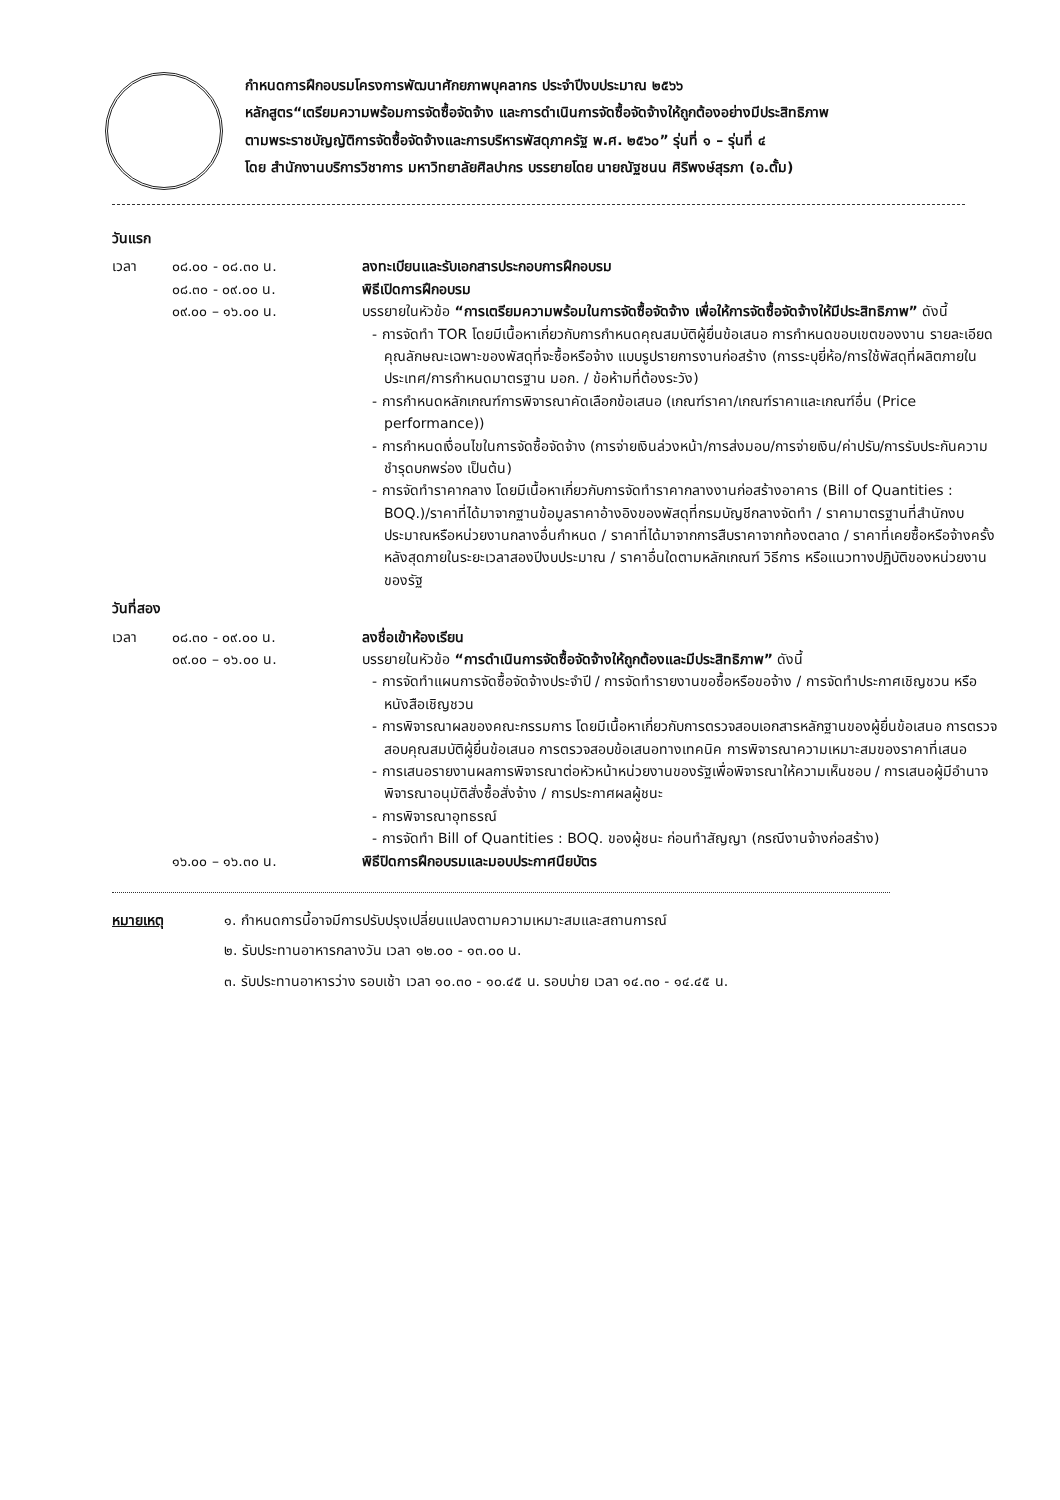กำหนดการฝึกอบรมโครงการพัฒนาศักยภาพบุคลากร ประจำปีงบประมาณ ๒๕๖๖
หลักสูตร“เตรียมความพร้อมการจัดซื้อจัดจ้าง และการดำเนินการจัดซื้อจัดจ้างให้ถูกต้องอย่างมีประสิทธิภาพ
ตามพระราชบัญญัติการจัดซื้อจัดจ้างและการบริหารพัสดุภาครัฐ พ.ศ. ๒๕๖๐” รุ่นที่ ๑ – รุ่นที่ ๔
โดย สำนักงานบริการวิชาการ มหาวิทยาลัยศิลปากร บรรยายโดย นายณัฐชนน ศิริพงษ์สุรภา (อ.ตั้ม)
วันแรก
เวลา ๐๘.๐๐ - ๐๘.๓๐ น. ลงทะเบียนและรับเอกสารประกอบการฝึกอบรม
๐๘.๓๐ - ๐๙.๐๐ น. พิธีเปิดการฝึกอบรม
๐๙.๐๐ – ๑๖.๐๐ น. บรรยายในหัวข้อ “การเตรียมความพร้อมในการจัดซื้อจัดจ้าง เพื่อให้การจัดซื้อจัดจ้างให้มีประสิทธิภาพ” ดังนี้
- การจัดทำ TOR โดยมีเนื้อหาเกี่ยวกับการกำหนดคุณสมบัติผู้ยื่นข้อเสนอ การกำหนดขอบเขตของงาน รายละเอียดคุณลักษณะเฉพาะของพัสดุที่จะซื้อหรือจ้าง แบบรูปรายการงานก่อสร้าง (การระบุยี่ห้อ/การใช้พัสดุที่ผลิตภายในประเทศ/การกำหนดมาตรฐาน มอก. / ข้อห้ามที่ต้องระวัง)
- การกำหนดหลักเกณฑ์การพิจารณาคัดเลือกข้อเสนอ (เกณฑ์ราคา/เกณฑ์ราคาและเกณฑ์อื่น (Price performance))
- การกำหนดเงื่อนไขในการจัดซื้อจัดจ้าง (การจ่ายเงินล่วงหน้า/การส่งมอบ/การจ่ายเงิน/ค่าปรับ/การรับประกันความชำรุดบกพร่อง เป็นต้น)
- การจัดทำราคากลาง โดยมีเนื้อหาเกี่ยวกับการจัดทำราคากลางงานก่อสร้างอาคาร (Bill of Quantities : BOQ.)/ราคาที่ได้มาจากฐานข้อมูลราคาอ้างอิงของพัสดุที่กรมบัญชีกลางจัดทำ / ราคามาตรฐานที่สำนักงบประมาณหรือหน่วยงานกลางอื่นกำหนด / ราคาที่ได้มาจากการสืบราคาจากท้องตลาด / ราคาที่เคยซื้อหรือจ้างครั้งหลังสุดภายในระยะเวลาสองปีงบประมาณ / ราคาอื่นใดตามหลักเกณฑ์ วิธีการ หรือแนวทางปฏิบัติของหน่วยงานของรัฐ
วันที่สอง
เวลา ๐๘.๓๐ - ๐๙.๐๐ น. ลงชื่อเข้าห้องเรียน
๐๙.๐๐ – ๑๖.๐๐ น. บรรยายในหัวข้อ “การดำเนินการจัดซื้อจัดจ้างให้ถูกต้องและมีประสิทธิภาพ” ดังนี้
- การจัดทำแผนการจัดซื้อจัดจ้างประจำปี / การจัดทำรายงานขอซื้อหรือขอจ้าง / การจัดทำประกาศเชิญชวน หรือหนังสือเชิญชวน
- การพิจารณาผลของคณะกรรมการ โดยมีเนื้อหาเกี่ยวกับการตรวจสอบเอกสารหลักฐานของผู้ยื่นข้อเสนอ การตรวจสอบคุณสมบัติผู้ยื่นข้อเสนอ การตรวจสอบข้อเสนอทางเทคนิค การพิจารณาความเหมาะสมของราคาที่เสนอ
- การเสนอรายงานผลการพิจารณาต่อหัวหน้าหน่วยงานของรัฐเพื่อพิจารณาให้ความเห็นชอบ / การเสนอผู้มีอำนาจพิจารณาอนุมัติสั่งซื้อสั่งจ้าง / การประกาศผลผู้ชนะ
- การพิจารณาอุทธรณ์
- การจัดทำ Bill of Quantities : BOQ. ของผู้ชนะ ก่อนทำสัญญา (กรณีงานจ้างก่อสร้าง)
๑๖.๐๐ – ๑๖.๓๐ น. พิธีปิดการฝึกอบรมและมอบประกาศนียบัตร
หมายเหตุ ๑. กำหนดการนี้อาจมีการปรับปรุงเปลี่ยนแปลงตามความเหมาะสมและสถานการณ์
๒. รับประทานอาหารกลางวัน เวลา ๑๒.๐๐ - ๑๓.๐๐ น.
๓. รับประทานอาหารว่าง รอบเช้า เวลา ๑๐.๓๐ - ๑๐.๔๕ น. รอบบ่าย เวลา ๑๔.๓๐ - ๑๔.๔๕ น.